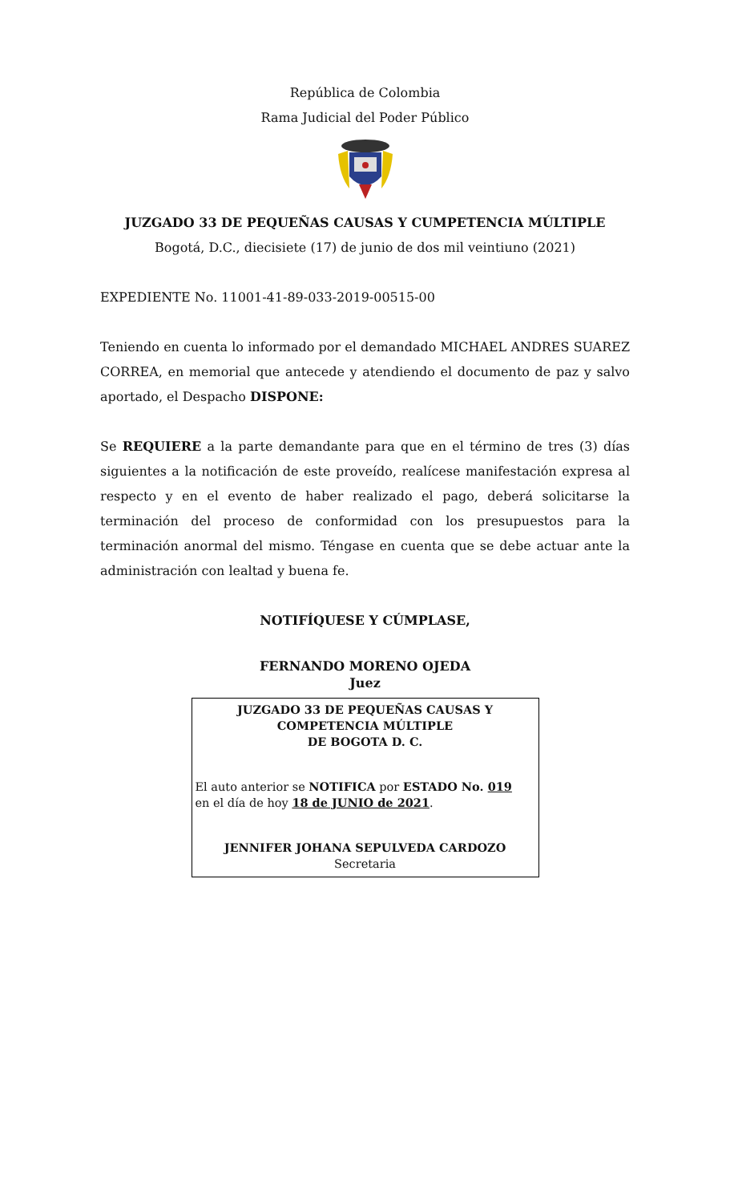República de Colombia
Rama Judicial del Poder Público
JUZGADO 33 DE PEQUEÑAS CAUSAS Y CUMPETENCIA MÚLTIPLE
Bogotá, D.C., diecisiete (17) de junio de dos mil veintiuno (2021)
EXPEDIENTE No. 11001-41-89-033-2019-00515-00
Teniendo en cuenta lo informado por el demandado MICHAEL ANDRES SUAREZ CORREA, en memorial que antecede y atendiendo el documento de paz y salvo aportado, el Despacho DISPONE:
Se REQUIERE a la parte demandante para que en el término de tres (3) días siguientes a la notificación de este proveído, realícese manifestación expresa al respecto y en el evento de haber realizado el pago, deberá solicitarse la terminación del proceso de conformidad con los presupuestos para la terminación anormal del mismo. Téngase en cuenta que se debe actuar ante la administración con lealtad y buena fe.
NOTIFÍQUESE Y CÚMPLASE,
FERNANDO MORENO OJEDA
Juez
JUZGADO 33 DE PEQUEÑAS CAUSAS Y
COMPETENCIA MÚLTIPLE
DE BOGOTA D. C.
El auto anterior se NOTIFICA por ESTADO No. 019
en el día de hoy 18 de JUNIO de 2021.
JENNIFER JOHANA SEPULVEDA CARDOZO
Secretaria